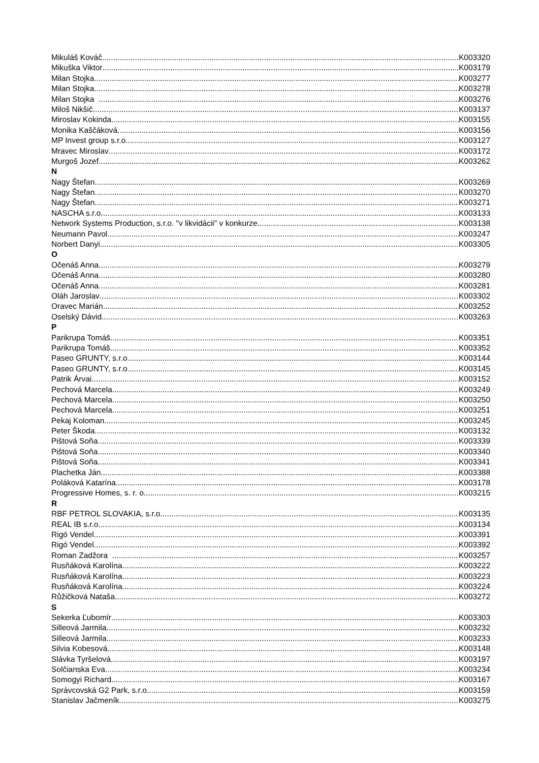Mikuláš Kováč K003320
Mikuška Viktor K003179
Milan Stojka K003277
Milan Stojka K003278
Milan Stojka K003276
Miloš Nikšič K003137
Miroslav Kokinda K003155
Monika Kaščáková K003156
MP Invest group s.r.o. K003127
Mravec Miroslav K003172
Murgoš Jozef K003262
N
Nagy Štefan K003269
Nagy Štefan K003270
Nagy Štefan K003271
NASCHA s.r.o. K003133
Network Systems Production, s.r.o. "v likvidácii" v konkurze K003138
Neumann Pavol K003247
Norbert Danyi K003305
O
Očenáš Anna K003279
Očenáš Anna K003280
Očenáš Anna K003281
Oláh Jaroslav K003302
Oravec Marián K003252
Oselský Dávid K003263
P
Parikrupa Tomáš K003351
Parikrupa Tomáš K003352
Paseo GRUNTY, s.r.o. K003144
Paseo GRUNTY, s.r.o. K003145
Patrik Árvai K003152
Pechová Marcela K003249
Pechová Marcela K003250
Pechová Marcela K003251
Pekaj Koloman K003245
Peter Škoda K003132
Pištová Soňa K003339
Pištová Soňa K003340
Pištová Soňa K003341
Plachetka Ján K003388
Poláková Katarína K003178
Progressive Homes, s. r. o. K003215
R
RBF PETROL SLOVAKIA, s.r.o. K003135
REAL IB s.r.o. K003134
Rigó Vendel K003391
Rigó Vendel K003392
Roman Zadžora K003257
Rusňáková Karolína K003222
Rusňáková Karolína K003223
Rusňáková Karolína K003224
Růžičková Nataša K003272
S
Sekerka Ľubomír K003303
Silleová Jarmila K003232
Silleová Jarmila K003233
Silvia Kobesová K003148
Slávka Tyršelová K003197
Solčianska Eva K003234
Somogyi Richard K003167
Správcovská G2 Park, s.r.o. K003159
Stanislav Jačmeník K003275